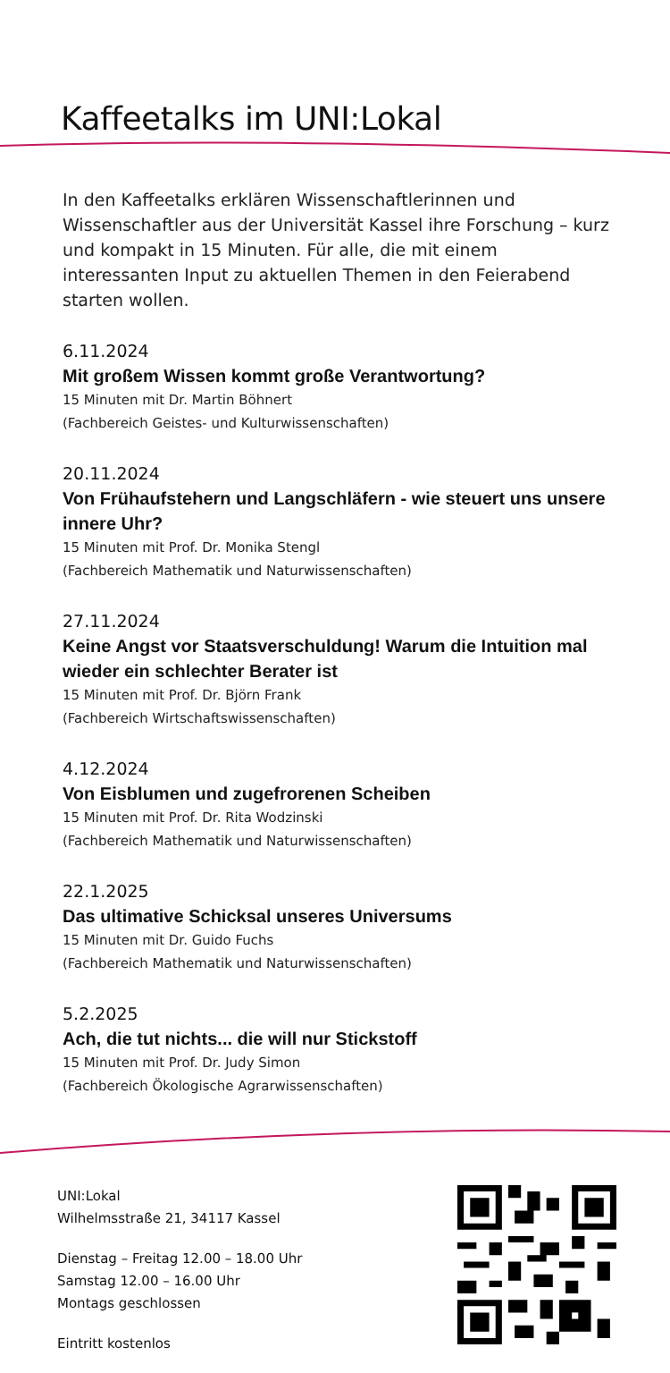Kaffeetalks im UNI:Lokal
In den Kaffeetalks erklären Wissenschaftlerinnen und Wissenschaftler aus der Universität Kassel ihre Forschung – kurz und kompakt in 15 Minuten. Für alle, die mit einem interessanten Input zu aktuellen Themen in den Feierabend starten wollen.
6.11.2024
Mit großem Wissen kommt große Verantwortung?
15 Minuten mit Dr. Martin Böhnert
(Fachbereich Geistes- und Kulturwissenschaften)
20.11.2024
Von Frühaufstehern und Langschläfern - wie steuert uns unsere innere Uhr?
15 Minuten mit Prof. Dr. Monika Stengl
(Fachbereich Mathematik und Naturwissenschaften)
27.11.2024
Keine Angst vor Staatsverschuldung! Warum die Intuition mal wieder ein schlechter Berater ist
15 Minuten mit Prof. Dr. Björn Frank
(Fachbereich Wirtschaftswissenschaften)
4.12.2024
Von Eisblumen und zugefrorenen Scheiben
15 Minuten mit Prof. Dr. Rita Wodzinski
(Fachbereich Mathematik und Naturwissenschaften)
22.1.2025
Das ultimative Schicksal unseres Universums
15 Minuten mit Dr. Guido Fuchs
(Fachbereich Mathematik und Naturwissenschaften)
5.2.2025
Ach, die tut nichts... die will nur Stickstoff
15 Minuten mit Prof. Dr. Judy Simon
(Fachbereich Ökologische Agrarwissenschaften)
UNI:Lokal
Wilhelmsstraße 21, 34117 Kassel
Dienstag – Freitag 12.00 – 18.00 Uhr
Samstag 12.00 – 16.00 Uhr
Montags geschlossen
Eintritt kostenlos